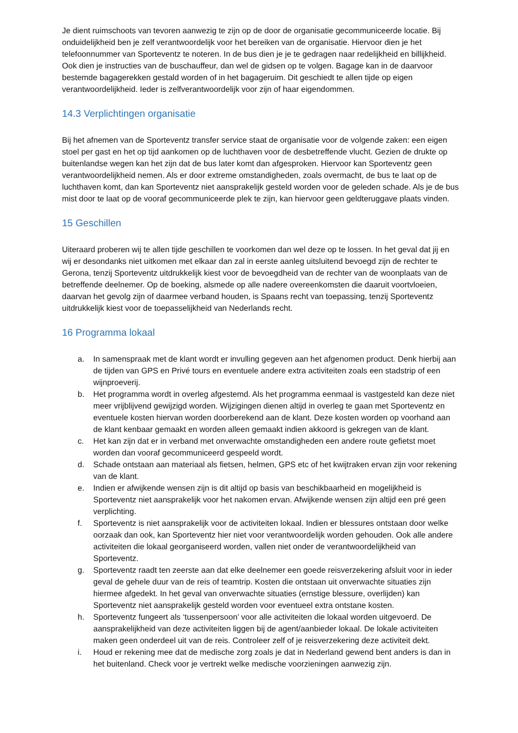Je dient ruimschoots van tevoren aanwezig te zijn op de door de organisatie gecommuniceerde locatie. Bij onduidelijkheid ben je zelf verantwoordelijk voor het bereiken van de organisatie. Hiervoor dien je het telefoonnummer van Sporteventz te noteren. In de bus dien je je te gedragen naar redelijkheid en billijkheid. Ook dien je instructies van de buschauffeur, dan wel de gidsen op te volgen. Bagage kan in de daarvoor bestemde bagagerekken gestald worden of in het bagageruim. Dit geschiedt te allen tijde op eigen verantwoordelijkheid. Ieder is zelfverantwoordelijk voor zijn of haar eigendommen.
14.3 Verplichtingen organisatie
Bij het afnemen van de Sporteventz transfer service staat de organisatie voor de volgende zaken: een eigen stoel per gast en het op tijd aankomen op de luchthaven voor de desbetreffende vlucht. Gezien de drukte op buitenlandse wegen kan het zijn dat de bus later komt dan afgesproken. Hiervoor kan Sporteventz geen verantwoordelijkheid nemen. Als er door extreme omstandigheden, zoals overmacht, de bus te laat op de luchthaven komt, dan kan Sporteventz niet aansprakelijk gesteld worden voor de geleden schade. Als je de bus mist door te laat op de vooraf gecommuniceerde plek te zijn, kan hiervoor geen geldteruggave plaats vinden.
15 Geschillen
Uiteraard proberen wij te allen tijde geschillen te voorkomen dan wel deze op te lossen. In het geval dat jij en wij er desondanks niet uitkomen met elkaar dan zal in eerste aanleg uitsluitend bevoegd zijn de rechter te Gerona, tenzij Sporteventz uitdrukkelijk kiest voor de bevoegdheid van de rechter van de woonplaats van de betreffende deelnemer. Op de boeking, alsmede op alle nadere overeenkomsten die daaruit voortvloeien, daarvan het gevolg zijn of daarmee verband houden, is Spaans recht van toepassing, tenzij Sporteventz uitdrukkelijk kiest voor de toepasselijkheid van Nederlands recht.
16 Programma lokaal
a. In samenspraak met de klant wordt er invulling gegeven aan het afgenomen product. Denk hierbij aan de tijden van GPS en Privé tours en eventuele andere extra activiteiten zoals een stadstrip of een wijnproeverij.
b. Het programma wordt in overleg afgestemd. Als het programma eenmaal is vastgesteld kan deze niet meer vrijblijvend gewijzigd worden. Wijzigingen dienen altijd in overleg te gaan met Sporteventz en eventuele kosten hiervan worden doorberekend aan de klant. Deze kosten worden op voorhand aan de klant kenbaar gemaakt en worden alleen gemaakt indien akkoord is gekregen van de klant.
c. Het kan zijn dat er in verband met onverwachte omstandigheden een andere route gefietst moet worden dan vooraf gecommuniceerd gespeeld wordt.
d. Schade ontstaan aan materiaal als fietsen, helmen, GPS etc of het kwijtraken ervan zijn voor rekening van de klant.
e. Indien er afwijkende wensen zijn is dit altijd op basis van beschikbaarheid en mogelijkheid is Sporteventz niet aansprakelijk voor het nakomen ervan. Afwijkende wensen zijn altijd een pré geen verplichting.
f. Sporteventz is niet aansprakelijk voor de activiteiten lokaal. Indien er blessures ontstaan door welke oorzaak dan ook, kan Sporteventz hier niet voor verantwoordelijk worden gehouden. Ook alle andere activiteiten die lokaal georganiseerd worden, vallen niet onder de verantwoordelijkheid van Sporteventz.
g. Sporteventz raadt ten zeerste aan dat elke deelnemer een goede reisverzekering afsluit voor in ieder geval de gehele duur van de reis of teamtrip. Kosten die ontstaan uit onverwachte situaties zijn hiermee afgedekt. In het geval van onverwachte situaties (ernstige blessure, overlijden) kan Sporteventz niet aansprakelijk gesteld worden voor eventueel extra ontstane kosten.
h. Sporteventz fungeert als ‘tussenpersoon’ voor alle activiteiten die lokaal worden uitgevoerd. De aansprakelijkheid van deze activiteiten liggen bij de agent/aanbieder lokaal. De lokale activiteiten maken geen onderdeel uit van de reis. Controleer zelf of je reisverzekering deze activiteit dekt.
i. Houd er rekening mee dat de medische zorg zoals je dat in Nederland gewend bent anders is dan in het buitenland. Check voor je vertrekt welke medische voorzieningen aanwezig zijn.